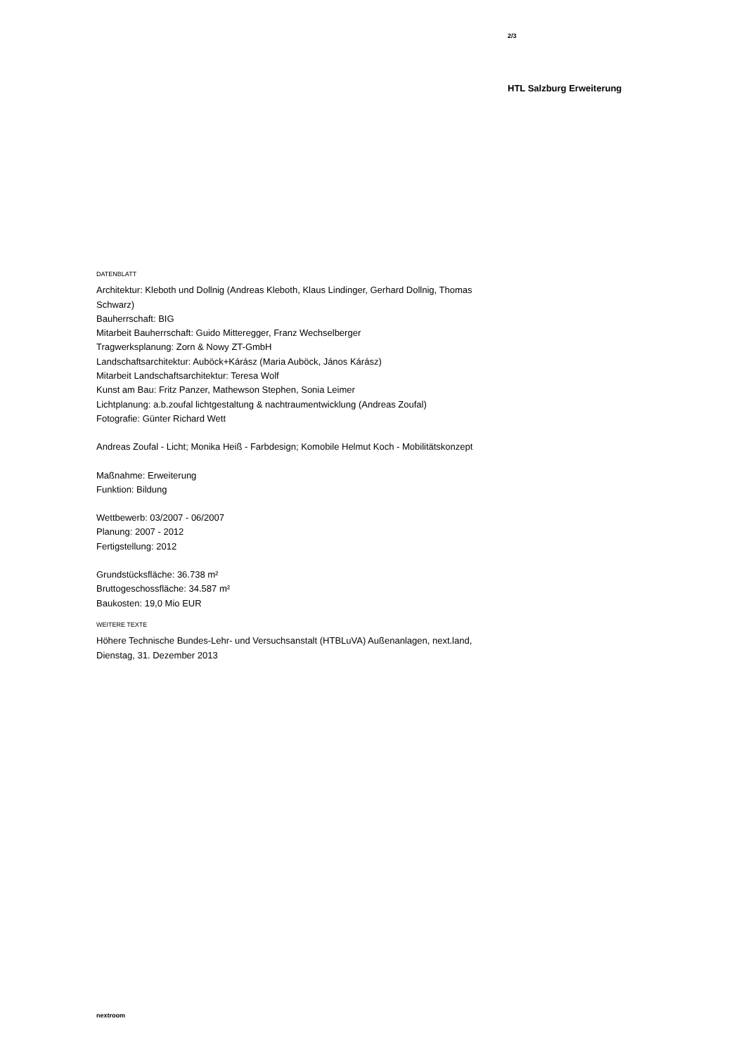2/3
HTL Salzburg Erweiterung
DATENBLATT
Architektur: Kleboth und Dollnig (Andreas Kleboth, Klaus Lindinger, Gerhard Dollnig, Thomas Schwarz)
Bauherrschaft: BIG
Mitarbeit Bauherrschaft: Guido Mitteregger, Franz Wechselberger
Tragwerksplanung: Zorn & Nowy ZT-GmbH
Landschaftsarchitektur: Auböck+Kárász (Maria Auböck, János Kárász)
Mitarbeit Landschaftsarchitektur: Teresa Wolf
Kunst am Bau: Fritz Panzer, Mathewson Stephen, Sonia Leimer
Lichtplanung: a.b.zoufal lichtgestaltung & nachtraumentwicklung (Andreas Zoufal)
Fotografie: Günter Richard Wett
Andreas Zoufal - Licht; Monika Heiß - Farbdesign; Komobile Helmut Koch - Mobilitätskonzept
Maßnahme: Erweiterung
Funktion: Bildung
Wettbewerb: 03/2007 - 06/2007
Planung: 2007 - 2012
Fertigstellung: 2012
Grundstücksfläche: 36.738 m²
Bruttogeschossfläche: 34.587 m²
Baukosten: 19,0 Mio EUR
WEITERE TEXTE
Höhere Technische Bundes-Lehr- und Versuchsanstalt (HTBLuVA) Außenanlagen, next.land, Dienstag, 31. Dezember 2013
nextroom